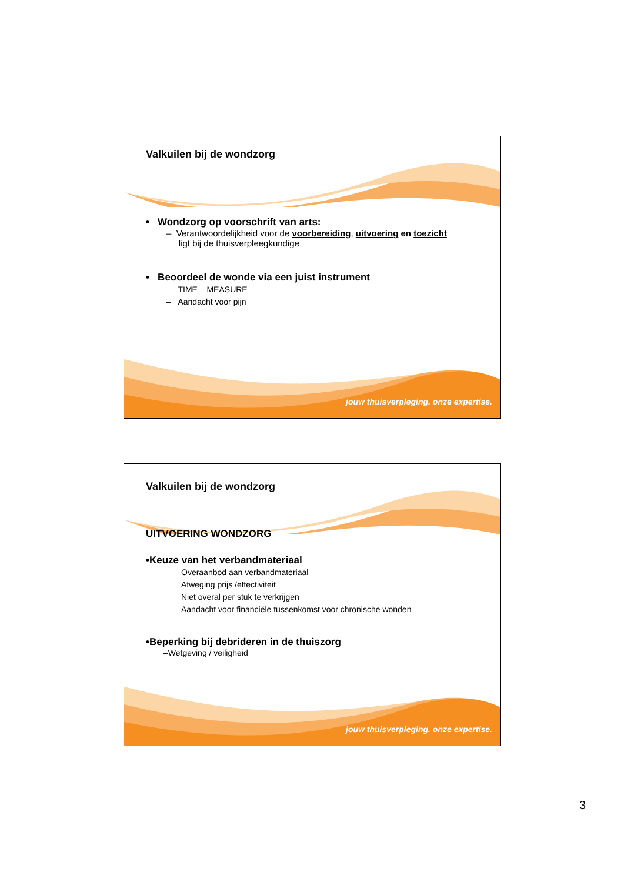Valkuilen bij de wondzorg
• Wondzorg op voorschrift van arts:
– Verantwoordelijkheid voor de voorbereiding, uitvoering en toezicht
ligt bij de thuisverpleegkundige
• Beoordeel de wonde via een juist instrument
– TIME – MEASURE
– Aandacht voor pijn
jouw thuisverpleging. onze expertise.
Valkuilen bij de wondzorg
UITVOERING WONDZORG
•Keuze van het verbandmateriaal
Overaanbod aan verbandmateriaal
Afweging prijs /effectiviteit
Niet overal per stuk te verkrijgen
Aandacht voor financiële tussenkomst voor chronische wonden
•Beperking bij debrideren in de thuiszorg
–Wetgeving / veiligheid
jouw thuisverpleging. onze expertise.
3